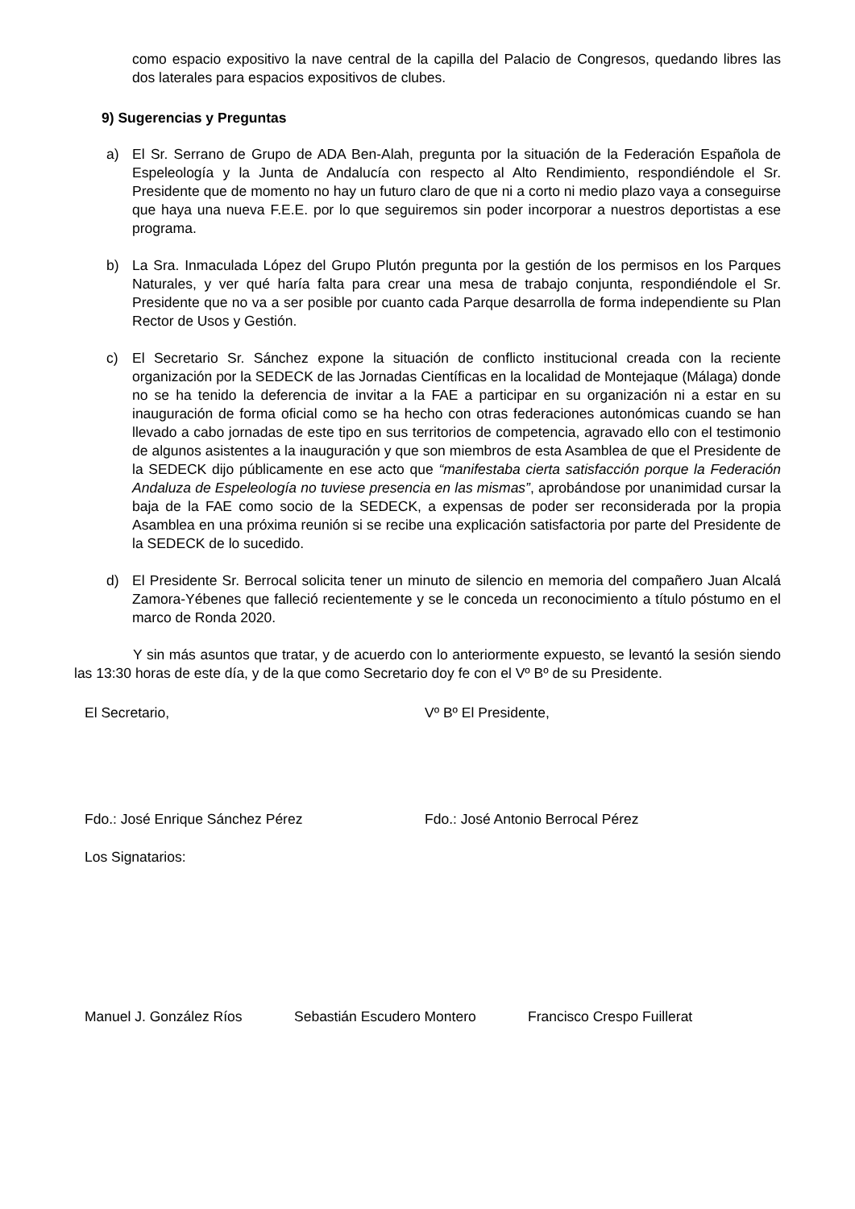como espacio expositivo la nave central de la capilla del Palacio de Congresos, quedando libres las dos laterales para espacios expositivos de clubes.
9) Sugerencias y Preguntas
a) El Sr. Serrano de Grupo de ADA Ben-Alah, pregunta por la situación de la Federación Española de Espeleología y la Junta de Andalucía con respecto al Alto Rendimiento, respondiéndole el Sr. Presidente que de momento no hay un futuro claro de que ni a corto ni medio plazo vaya a conseguirse que haya una nueva F.E.E. por lo que seguiremos sin poder incorporar a nuestros deportistas a ese programa.
b) La Sra. Inmaculada López del Grupo Plutón pregunta por la gestión de los permisos en los Parques Naturales, y ver qué haría falta para crear una mesa de trabajo conjunta, respondiéndole el Sr. Presidente que no va a ser posible por cuanto cada Parque desarrolla de forma independiente su Plan Rector de Usos y Gestión.
c) El Secretario Sr. Sánchez expone la situación de conflicto institucional creada con la reciente organización por la SEDECK de las Jornadas Científicas en la localidad de Montejaque (Málaga) donde no se ha tenido la deferencia de invitar a la FAE a participar en su organización ni a estar en su inauguración de forma oficial como se ha hecho con otras federaciones autonómicas cuando se han llevado a cabo jornadas de este tipo en sus territorios de competencia, agravado ello con el testimonio de algunos asistentes a la inauguración y que son miembros de esta Asamblea de que el Presidente de la SEDECK dijo públicamente en ese acto que “manifestaba cierta satisfacción porque la Federación Andaluza de Espeleología no tuviese presencia en las mismas”, aprobándose por unanimidad cursar la baja de la FAE como socio de la SEDECK, a expensas de poder ser reconsiderada por la propia Asamblea en una próxima reunión si se recibe una explicación satisfactoria por parte del Presidente de la SEDECK de lo sucedido.
d) El Presidente Sr. Berrocal solicita tener un minuto de silencio en memoria del compañero Juan Alcalá Zamora-Yébenes que falleció recientemente y se le conceda un reconocimiento a título póstumo en el marco de Ronda 2020.
Y sin más asuntos que tratar, y de acuerdo con lo anteriormente expuesto, se levantó la sesión siendo las 13:30 horas de este día, y de la que como Secretario doy fe con el Vº Bº de su Presidente.
El Secretario, Vº Bº El Presidente,
Fdo.: José Enrique Sánchez Pérez Fdo.: José Antonio Berrocal Pérez
Los Signatarios:
Manuel J. González Ríos Sebastián Escudero Montero Francisco Crespo Fuillerat